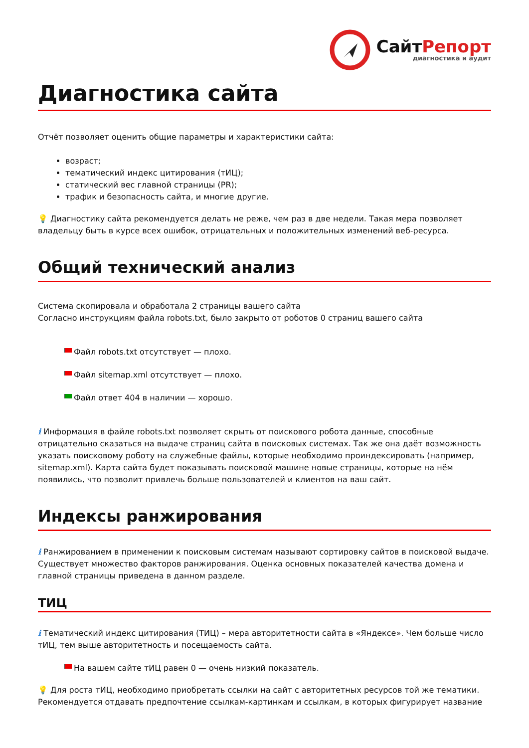СайтРепорт
диагностика и аудит
Диагностика сайта
Отчёт позволяет оценить общие параметры и характеристики сайта:
возраст;
тематический индекс цитирования (тИЦ);
статический вес главной страницы (PR);
трафик и безопасность сайта, и многие другие.
💡 Диагностику сайта рекомендуется делать не реже, чем раз в две недели. Такая мера позволяет владельцу быть в курсе всех ошибок, отрицательных и положительных изменений веб-ресурса.
Общий технический анализ
Система скопировала и обработала 2 страницы вашего сайта
Согласно инструкциям файла robots.txt, было закрыто от роботов 0 страниц вашего сайта
Файл robots.txt отсутствует — плохо.
Файл sitemap.xml отсутствует — плохо.
Файл ответ 404 в наличии — хорошо.
i Информация в файле robots.txt позволяет скрыть от поискового робота данные, способные отрицательно сказаться на выдаче страниц сайта в поисковых системах. Так же она даёт возможность указать поисковому роботу на служебные файлы, которые необходимо проиндексировать (например, sitemap.xml). Карта сайта будет показывать поисковой машине новые страницы, которые на нём появились, что позволит привлечь больше пользователей и клиентов на ваш сайт.
Индексы ранжирования
i Ранжированием в применении к поисковым системам называют сортировку сайтов в поисковой выдаче. Существует множество факторов ранжирования. Оценка основных показателей качества домена и главной страницы приведена в данном разделе.
ТИЦ
i Тематический индекс цитирования (ТИЦ) – мера авторитетности сайта в «Яндексе». Чем больше число тИЦ, тем выше авторитетность и посещаемость сайта.
На вашем сайте тИЦ равен 0 — очень низкий показатель.
💡 Для роста тИЦ, необходимо приобретать ссылки на сайт с авторитетных ресурсов той же тематики. Рекомендуется отдавать предпочтение ссылкам-картинкам и ссылкам, в которых фигурирует название